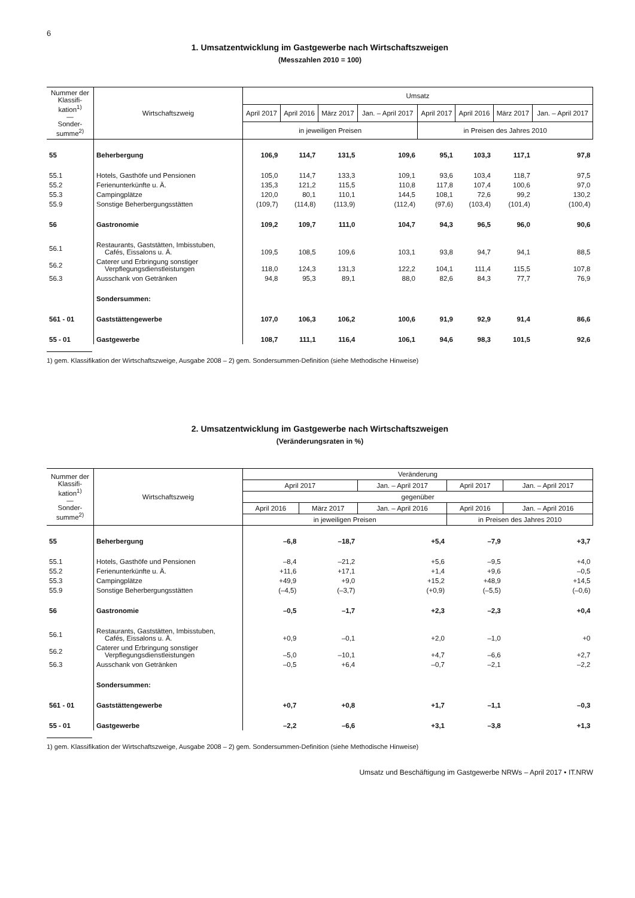6
1. Umsatzentwicklung im Gastgewerbe nach Wirtschaftszweigen
(Messzahlen 2010 = 100)
| Nummer der Klassifi-kation<sup>1)</sup> — Sonder-summe<sup>2)</sup> | Wirtschaftszweig | Umsatz | | | | | | | |
| --- | --- | --- | --- | --- | --- | --- | --- | --- | --- |
| | | April 2017 | April 2016 | März 2017 | Jan. – April 2017 | April 2017 | April 2016 | März 2017 | Jan. – April 2017 |
| | | in jeweiligen Preisen | | | | in Preisen des Jahres 2010 | | | |
| 55 | Beherbergung | 106,9 | 114,7 | 131,5 | 109,6 | 95,1 | 103,3 | 117,1 | 97,8 |
| 55.1 | Hotels, Gasthöfe und Pensionen | 105,0 | 114,7 | 133,3 | 109,1 | 93,6 | 103,4 | 118,7 | 97,5 |
| 55.2 | Ferienunterkünfte u. Ä. | 135,3 | 121,2 | 115,5 | 110,8 | 117,8 | 107,4 | 100,6 | 97,0 |
| 55.3 | Campingplätze | 120,0 | 80,1 | 110,1 | 144,5 | 108,1 | 72,6 | 99,2 | 130,2 |
| 55.9 | Sonstige Beherbergungsstätten | (109,7) | (114,8) | (113,9) | (112,4) | (97,6) | (103,4) | (101,4) | (100,4) |
| 56 | Gastronomie | 109,2 | 109,7 | 111,0 | 104,7 | 94,3 | 96,5 | 96,0 | 90,6 |
| 56.1 | Restaurants, Gaststätten, Imbisstuben, Cafés, Eissalons u. Ä. | 109,5 | 108,5 | 109,6 | 103,1 | 93,8 | 94,7 | 94,1 | 88,5 |
| 56.2 | Caterer und Erbringung sonstiger Verpflegungsdienstleistungen | 118,0 | 124,3 | 131,3 | 122,2 | 104,1 | 111,4 | 115,5 | 107,8 |
| 56.3 | Ausschank von Getränken | 94,8 | 95,3 | 89,1 | 88,0 | 82,6 | 84,3 | 77,7 | 76,9 |
| | Sondersummen: | | | | | | | | |
| 561 - 01 | Gaststättengewerbe | 107,0 | 106,3 | 106,2 | 100,6 | 91,9 | 92,9 | 91,4 | 86,6 |
| 55 - 01 | Gastgewerbe | 108,7 | 111,1 | 116,4 | 106,1 | 94,6 | 98,3 | 101,5 | 92,6 |
1) gem. Klassifikation der Wirtschaftszweige, Ausgabe 2008 – 2) gem. Sondersummen-Definition (siehe Methodische Hinweise)
2. Umsatzentwicklung im Gastgewerbe nach Wirtschaftszweigen
(Veränderungsraten in %)
| Nummer der Klassifi-kation<sup>1)</sup> — Sonder-summe<sup>2)</sup> | Wirtschaftszweig | Veränderung | | | | |
| --- | --- | --- | --- | --- | --- | --- |
| | | April 2017 | | Jan. – April 2017 | April 2017 | Jan. – April 2017 |
| | | gegenüber | | | | |
| | | April 2016 | März 2017 | Jan. – April 2016 | April 2016 | Jan. – April 2016 |
| | | in jeweiligen Preisen | | | in Preisen des Jahres 2010 | |
| 55 | Beherbergung | –6,8 | –18,7 | +5,4 | –7,9 | +3,7 |
| 55.1 | Hotels, Gasthöfe und Pensionen | –8,4 | –21,2 | +5,6 | –9,5 | +4,0 |
| 55.2 | Ferienunterkünfte u. Ä. | +11,6 | +17,1 | +1,4 | +9,6 | –0,5 |
| 55.3 | Campingplätze | +49,9 | +9,0 | +15,2 | +48,9 | +14,5 |
| 55.9 | Sonstige Beherbergungsstätten | (–4,5) | (–3,7) | (+0,9) | (–5,5) | (–0,6) |
| 56 | Gastronomie | –0,5 | –1,7 | +2,3 | –2,3 | +0,4 |
| 56.1 | Restaurants, Gaststätten, Imbisstuben, Cafés, Eissalons u. Ä. | +0,9 | –0,1 | +2,0 | –1,0 | +0 |
| 56.2 | Caterer und Erbringung sonstiger Verpflegungsdienstleistungen | –5,0 | –10,1 | +4,7 | –6,6 | +2,7 |
| 56.3 | Ausschank von Getränken | –0,5 | +6,4 | –0,7 | –2,1 | –2,2 |
| | Sondersummen: | | | | | |
| 561 - 01 | Gaststättengewerbe | +0,7 | +0,8 | +1,7 | –1,1 | –0,3 |
| 55 - 01 | Gastgewerbe | –2,2 | –6,6 | +3,1 | –3,8 | +1,3 |
1) gem. Klassifikation der Wirtschaftszweige, Ausgabe 2008 – 2) gem. Sondersummen-Definition (siehe Methodische Hinweise)
Umsatz und Beschäftigung im Gastgewerbe NRWs – April 2017 • IT.NRW